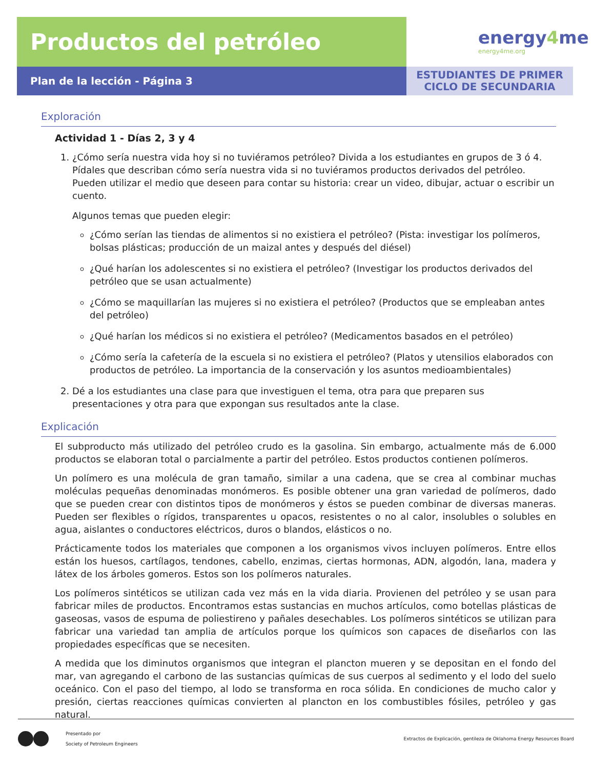Productos del petróleo
Plan de la lección - Página 3
energy4me
energy4me.org
ESTUDIANTES DE PRIMER
CICLO DE SECUNDARIA
Exploración
Actividad 1 - Días 2, 3 y 4
1. ¿Cómo sería nuestra vida hoy si no tuviéramos petróleo? Divida a los estudiantes en grupos de 3 ó 4. Pídales que describan cómo sería nuestra vida si no tuviéramos productos derivados del petróleo. Pueden utilizar el medio que deseen para contar su historia: crear un video, dibujar, actuar o escribir un cuento.
Algunos temas que pueden elegir:
¿Cómo serían las tiendas de alimentos si no existiera el petróleo? (Pista: investigar los polímeros, bolsas plásticas; producción de un maizal antes y después del diésel)
¿Qué harían los adolescentes si no existiera el petróleo? (Investigar los productos derivados del petróleo que se usan actualmente)
¿Cómo se maquillarían las mujeres si no existiera el petróleo? (Productos que se empleaban antes del petróleo)
¿Qué harían los médicos si no existiera el petróleo? (Medicamentos basados en el petróleo)
¿Cómo sería la cafetería de la escuela si no existiera el petróleo? (Platos y utensilios elaborados con productos de petróleo. La importancia de la conservación y los asuntos medioambientales)
2. Dé a los estudiantes una clase para que investiguen el tema, otra para que preparen sus presentaciones y otra para que expongan sus resultados ante la clase.
Explicación
El subproducto más utilizado del petróleo crudo es la gasolina. Sin embargo, actualmente más de 6.000 productos se elaboran total o parcialmente a partir del petróleo. Estos productos contienen polímeros.
Un polímero es una molécula de gran tamaño, similar a una cadena, que se crea al combinar muchas moléculas pequeñas denominadas monómeros. Es posible obtener una gran variedad de polímeros, dado que se pueden crear con distintos tipos de monómeros y éstos se pueden combinar de diversas maneras. Pueden ser flexibles o rígidos, transparentes u opacos, resistentes o no al calor, insolubles o solubles en agua, aislantes o conductores eléctricos, duros o blandos, elásticos o no.
Prácticamente todos los materiales que componen a los organismos vivos incluyen polímeros. Entre ellos están los huesos, cartílagos, tendones, cabello, enzimas, ciertas hormonas, ADN, algodón, lana, madera y látex de los árboles gomeros. Estos son los polímeros naturales.
Los polímeros sintéticos se utilizan cada vez más en la vida diaria. Provienen del petróleo y se usan para fabricar miles de productos. Encontramos estas sustancias en muchos artículos, como botellas plásticas de gaseosas, vasos de espuma de poliestireno y pañales desechables. Los polímeros sintéticos se utilizan para fabricar una variedad tan amplia de artículos porque los químicos son capaces de diseñarlos con las propiedades específicas que se necesiten.
A medida que los diminutos organismos que integran el plancton mueren y se depositan en el fondo del mar, van agregando el carbono de las sustancias químicas de sus cuerpos al sedimento y el lodo del suelo oceánico. Con el paso del tiempo, al lodo se transforma en roca sólida. En condiciones de mucho calor y presión, ciertas reacciones químicas convierten al plancton en los combustibles fósiles, petróleo y gas natural.
Presentado por
Society of Petroleum Engineers
Extractos de Explicación, gentileza de Oklahoma Energy Resources Board